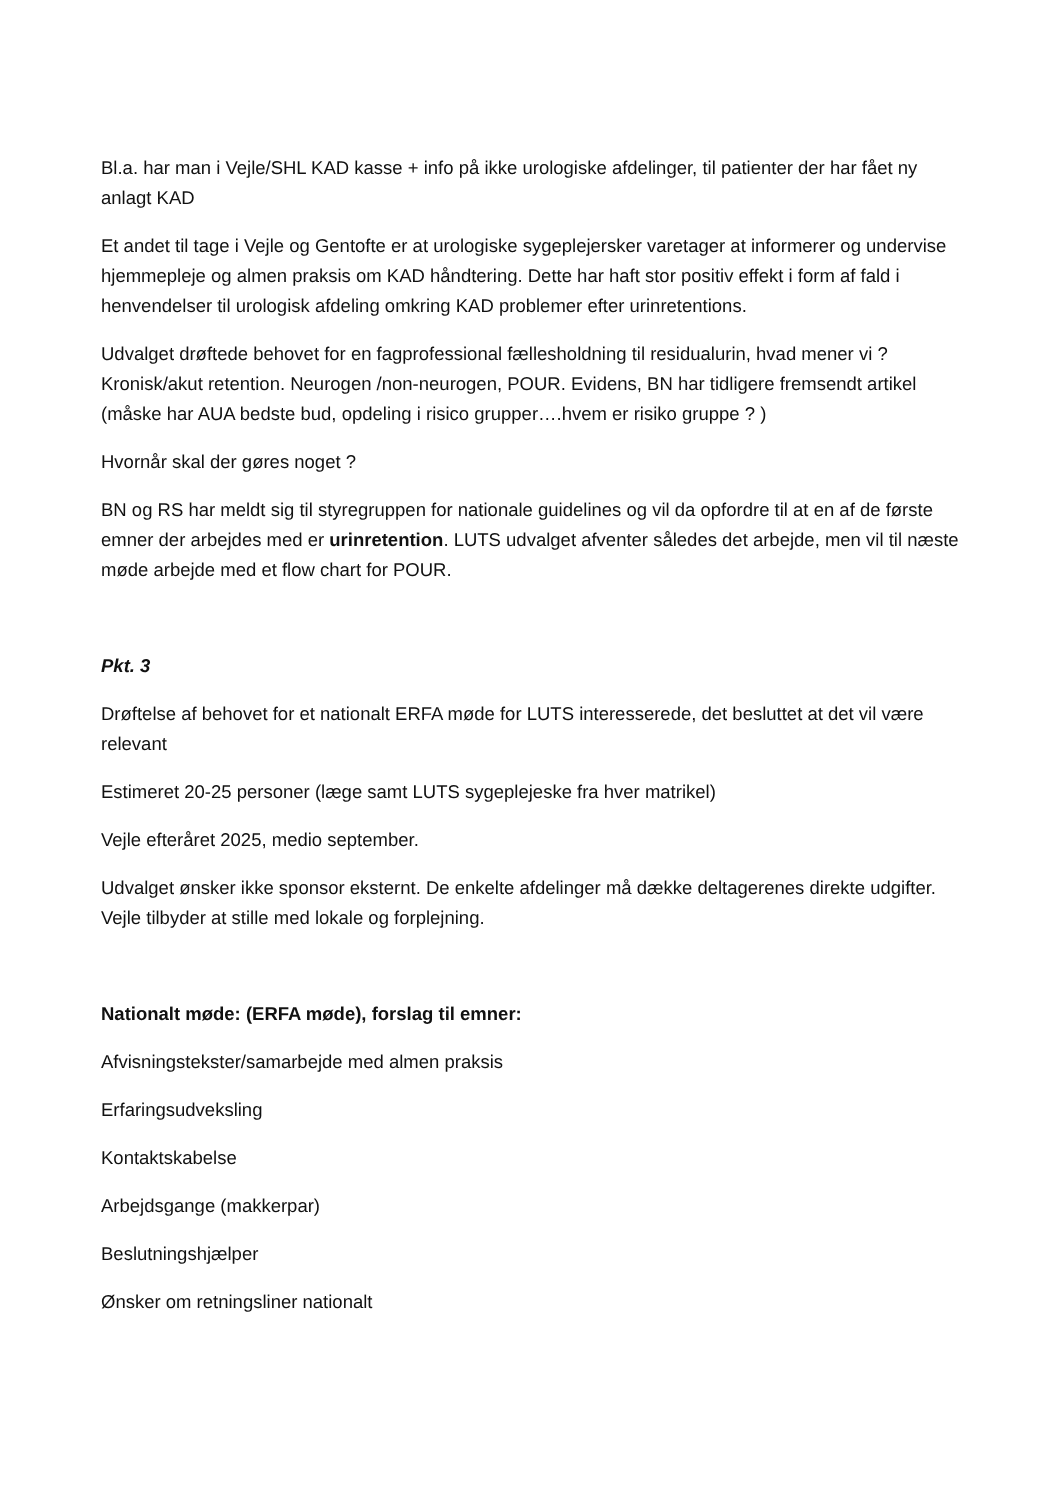Bl.a. har man i Vejle/SHL KAD kasse + info på ikke urologiske afdelinger, til patienter der har fået ny anlagt KAD
Et andet til tage i Vejle og Gentofte er at urologiske sygeplejersker varetager at informerer og undervise hjemmepleje og almen praksis om KAD håndtering. Dette har haft stor positiv effekt i form af fald i henvendelser til urologisk afdeling omkring KAD problemer efter urinretentions.
Udvalget drøftede behovet for en fagprofessional fællesholdning til residualurin, hvad mener vi ? Kronisk/akut retention. Neurogen /non-neurogen, POUR. Evidens, BN har tidligere fremsendt artikel (måske har AUA bedste bud, opdeling i risico grupper….hvem er risiko gruppe ? )
Hvornår skal der gøres noget ?
BN og RS har meldt sig til styregruppen for nationale guidelines og vil da opfordre til at en af de første emner der arbejdes med er urinretention. LUTS udvalget afventer således det arbejde, men vil til næste møde arbejde med et flow chart for POUR.
Pkt. 3
Drøftelse af behovet for et nationalt ERFA møde for LUTS interesserede, det besluttet at det vil være relevant
Estimeret 20-25 personer (læge samt LUTS sygeplejeske fra hver matrikel)
Vejle efteråret 2025, medio september.
Udvalget ønsker ikke sponsor eksternt. De enkelte afdelinger må dække deltagerenes direkte udgifter. Vejle tilbyder at stille med lokale og forplejning.
Nationalt møde: (ERFA møde), forslag til emner:
Afvisningstekster/samarbejde med almen praksis
Erfaringsudveksling
Kontaktskabelse
Arbejdsgange (makkerpar)
Beslutningshjælper
Ønsker om retningsliner nationalt